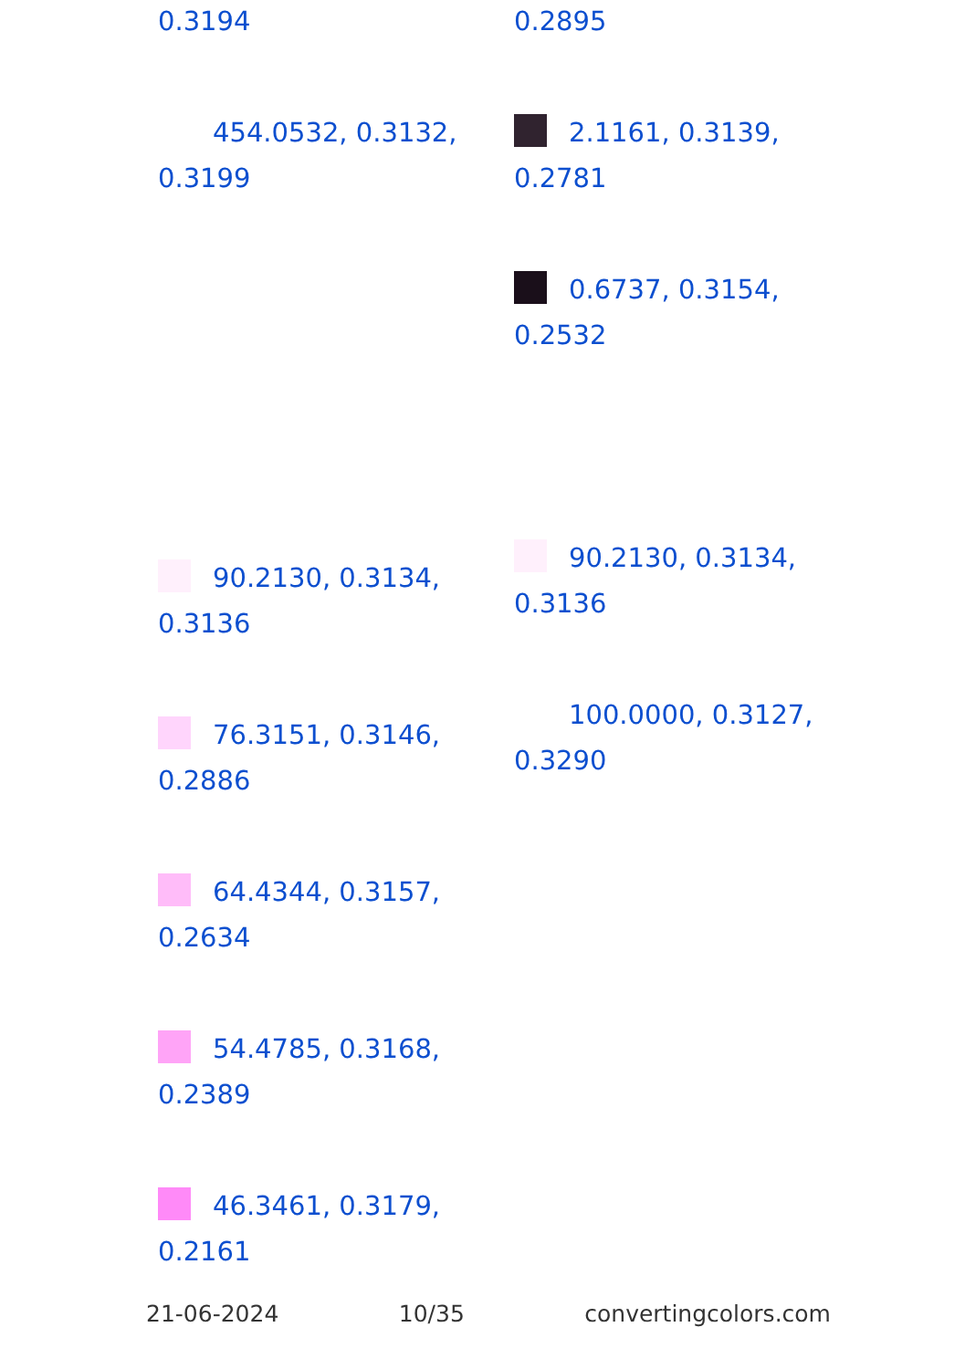0.3194
454.0532, 0.3132, 0.3199
90.2130, 0.3134, 0.3136
76.3151, 0.3146, 0.2886
64.4344, 0.3157, 0.2634
54.4785, 0.3168, 0.2389
46.3461, 0.3179, 0.2161
0.2895
2.1161, 0.3139, 0.2781
0.6737, 0.3154, 0.2532
90.2130, 0.3134, 0.3136
100.0000, 0.3127, 0.3290
21-06-2024 10/35 convertingcolors.com